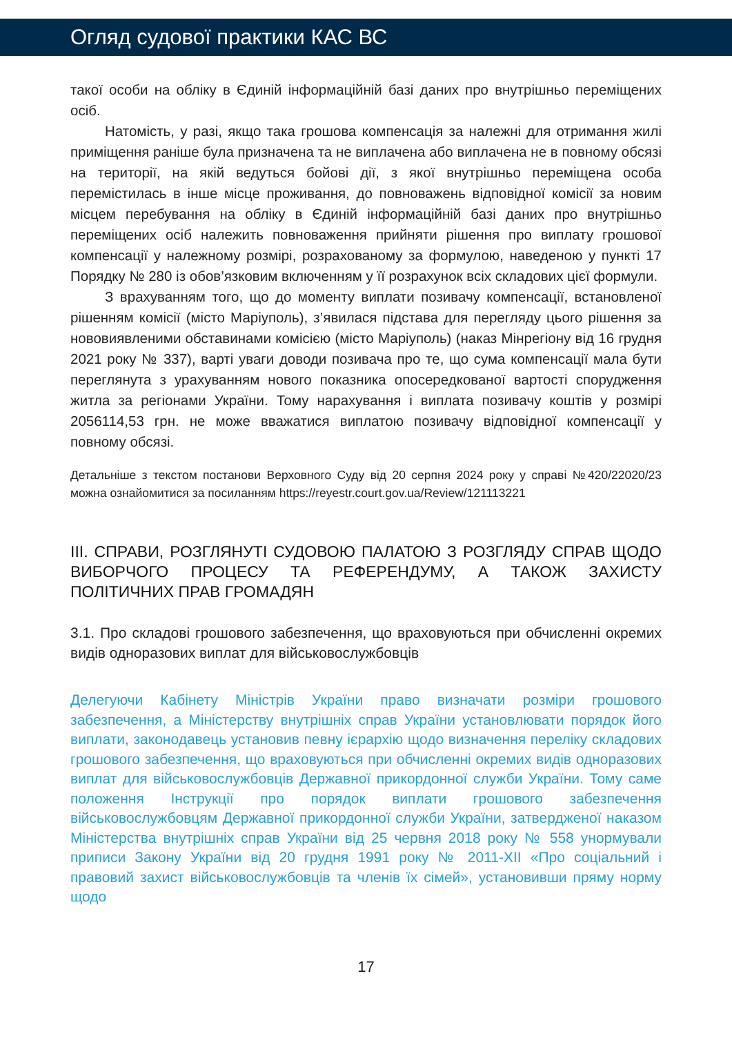Огляд судової практики КАС ВС
такої особи на обліку в Єдиній інформаційній базі даних про внутрішньо переміщених осіб.
Натомість, у разі, якщо така грошова компенсація за належні для отримання жилі приміщення раніше була призначена та не виплачена або виплачена не в повному обсязі на території, на якій ведуться бойові дії, з якої внутрішньо переміщена особа перемістилась в інше місце проживання, до повноважень відповідної комісії за новим місцем перебування на обліку в Єдиній інформаційній базі даних про внутрішньо переміщених осіб належить повноваження прийняти рішення про виплату грошової компенсації у належному розмірі, розрахованому за формулою, наведеною у пункті 17 Порядку № 280 із обов’язковим включенням у її розрахунок всіх складових цієї формули.
З врахуванням того, що до моменту виплати позивачу компенсації, встановленої рішенням комісії (місто Маріуполь), з’явилася підстава для перегляду цього рішення за нововиявленими обставинами комісією (місто Маріуполь) (наказ Мінрегіону від 16 грудня 2021 року № 337), варті уваги доводи позивача про те, що сума компенсації мала бути переглянута з урахуванням нового показника опосередкованої вартості спорудження житла за регіонами України. Тому нарахування і виплата позивачу коштів у розмірі 2056114,53 грн. не може вважатися виплатою позивачу відповідної компенсації у повному обсязі.
Детальніше з текстом постанови Верховного Суду від 20 серпня 2024 року у справі №420/22020/23 можна ознайомитися за посиланням https://reyestr.court.gov.ua/Review/121113221
ІІІ. СПРАВИ, РОЗГЛЯНУТІ СУДОВОЮ ПАЛАТОЮ З РОЗГЛЯДУ СПРАВ ЩОДО ВИБОРЧОГО ПРОЦЕСУ ТА РЕФЕРЕНДУМУ, А ТАКОЖ ЗАХИСТУ ПОЛІТИЧНИХ ПРАВ ГРОМАДЯН
3.1. Про складові грошового забезпечення, що враховуються при обчисленні окремих видів одноразових виплат для військовослужбовців
Делегуючи Кабінету Міністрів України право визначати розміри грошового забезпечення, а Міністерству внутрішніх справ України установлювати порядок його виплати, законодавець установив певну ієрархію щодо визначення переліку складових грошового забезпечення, що враховуються при обчисленні окремих видів одноразових виплат для військовослужбовців Державної прикордонної служби України. Тому саме положення Інструкції про порядок виплати грошового забезпечення військовослужбовцям Державної прикордонної служби України, затвердженої наказом Міністерства внутрішніх справ України від 25 червня 2018 року № 558 унормували приписи Закону України від 20 грудня 1991 року № 2011-XII «Про соціальний і правовий захист військовослужбовців та членів їх сімей», установивши пряму норму щодо
17